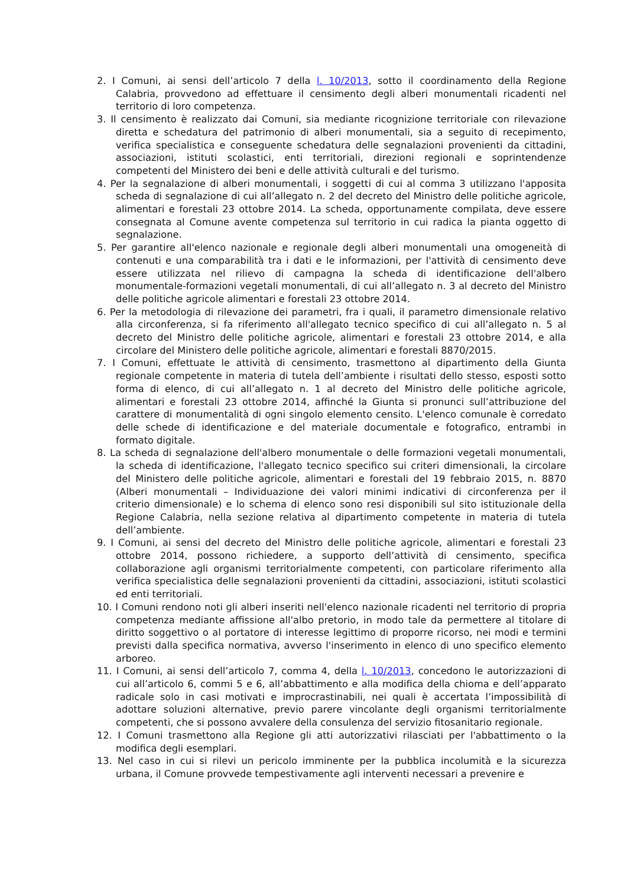2. I Comuni, ai sensi dell’articolo 7 della l. 10/2013, sotto il coordinamento della Regione Calabria, provvedono ad effettuare il censimento degli alberi monumentali ricadenti nel territorio di loro competenza.
3. Il censimento è realizzato dai Comuni, sia mediante ricognizione territoriale con rilevazione diretta e schedatura del patrimonio di alberi monumentali, sia a seguito di recepimento, verifica specialistica e conseguente schedatura delle segnalazioni provenienti da cittadini, associazioni, istituti scolastici, enti territoriali, direzioni regionali e soprintendenze competenti del Ministero dei beni e delle attività culturali e del turismo.
4. Per la segnalazione di alberi monumentali, i soggetti di cui al comma 3 utilizzano l'apposita scheda di segnalazione di cui all’allegato n. 2 del decreto del Ministro delle politiche agricole, alimentari e forestali 23 ottobre 2014. La scheda, opportunamente compilata, deve essere consegnata al Comune avente competenza sul territorio in cui radica la pianta oggetto di segnalazione.
5. Per garantire all'elenco nazionale e regionale degli alberi monumentali una omogeneità di contenuti e una comparabilità tra i dati e le informazioni, per l'attività di censimento deve essere utilizzata nel rilievo di campagna la scheda di identificazione dell'albero monumentale-formazioni vegetali monumentali, di cui all’allegato n. 3 al decreto del Ministro delle politiche agricole alimentari e forestali 23 ottobre 2014.
6. Per la metodologia di rilevazione dei parametri, fra i quali, il parametro dimensionale relativo alla circonferenza, si fa riferimento all'allegato tecnico specifico di cui all’allegato n. 5 al decreto del Ministro delle politiche agricole, alimentari e forestali 23 ottobre 2014, e alla circolare del Ministero delle politiche agricole, alimentari e forestali 8870/2015.
7. I Comuni, effettuate le attività di censimento, trasmettono al dipartimento della Giunta regionale competente in materia di tutela dell’ambiente i risultati dello stesso, esposti sotto forma di elenco, di cui all’allegato n. 1 al decreto del Ministro delle politiche agricole, alimentari e forestali 23 ottobre 2014, affinché la Giunta si pronunci sull’attribuzione del carattere di monumentalità di ogni singolo elemento censito. L'elenco comunale è corredato delle schede di identificazione e del materiale documentale e fotografico, entrambi in formato digitale.
8. La scheda di segnalazione dell'albero monumentale o delle formazioni vegetali monumentali, la scheda di identificazione, l'allegato tecnico specifico sui criteri dimensionali, la circolare del Ministero delle politiche agricole, alimentari e forestali del 19 febbraio 2015, n. 8870 (Alberi monumentali – Individuazione dei valori minimi indicativi di circonferenza per il criterio dimensionale) e lo schema di elenco sono resi disponibili sul sito istituzionale della Regione Calabria, nella sezione relativa al dipartimento competente in materia di tutela dell’ambiente.
9. I Comuni, ai sensi del decreto del Ministro delle politiche agricole, alimentari e forestali 23 ottobre 2014, possono richiedere, a supporto dell’attività di censimento, specifica collaborazione agli organismi territorialmente competenti, con particolare riferimento alla verifica specialistica delle segnalazioni provenienti da cittadini, associazioni, istituti scolastici ed enti territoriali.
10. I Comuni rendono noti gli alberi inseriti nell'elenco nazionale ricadenti nel territorio di propria competenza mediante affissione all'albo pretorio, in modo tale da permettere al titolare di diritto soggettivo o al portatore di interesse legittimo di proporre ricorso, nei modi e termini previsti dalla specifica normativa, avverso l'inserimento in elenco di uno specifico elemento arboreo.
11. I Comuni, ai sensi dell’articolo 7, comma 4, della l. 10/2013, concedono le autorizzazioni di cui all’articolo 6, commi 5 e 6, all’abbattimento e alla modifica della chioma e dell’apparato radicale solo in casi motivati e improcrastinabili, nei quali è accertata l’impossibilità di adottare soluzioni alternative, previo parere vincolante degli organismi territorialmente competenti, che si possono avvalere della consulenza del servizio fitosanitario regionale.
12. I Comuni trasmettono alla Regione gli atti autorizzativi rilasciati per l'abbattimento o la modifica degli esemplari.
13. Nel caso in cui si rilevi un pericolo imminente per la pubblica incolumità e la sicurezza urbana, il Comune provvede tempestivamente agli interventi necessari a prevenire e